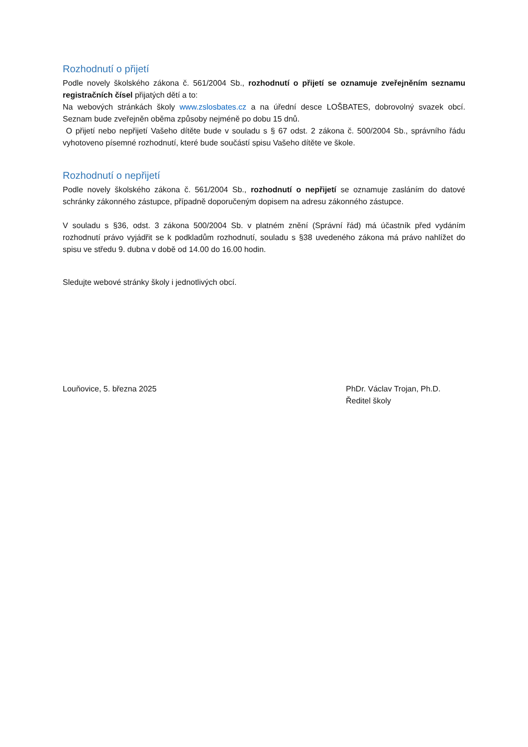Rozhodnutí o přijetí
Podle novely školského zákona č. 561/2004 Sb., rozhodnutí o přijetí se oznamuje zveřejněním seznamu registračních čísel přijatých dětí a to:
Na webových stránkách školy www.zslosbates.cz a na úřední desce LOŠBATES, dobrovolný svazek obcí. Seznam bude zveřejněn oběma způsoby nejméně po dobu 15 dnů.
O přijetí nebo nepřijetí Vašeho dítěte bude v souladu s § 67 odst. 2 zákona č. 500/2004 Sb., správního řádu vyhotoveno písemné rozhodnutí, které bude součástí spisu Vašeho dítěte ve škole.
Rozhodnutí o nepřijetí
Podle novely školského zákona č. 561/2004 Sb., rozhodnutí o nepřijetí se oznamuje zasláním do datové schránky zákonného zástupce, případně doporučeným dopisem na adresu zákonného zástupce.
V souladu s §36, odst. 3 zákona 500/2004 Sb. v platném znění (Správní řád) má účastník před vydáním rozhodnutí právo vyjádřit se k podkladům rozhodnutí, souladu s §38 uvedeného zákona má právo nahlížet do spisu ve středu 9. dubna v době od 14.00 do 16.00 hodin.
Sledujte webové stránky školy i jednotlivých obcí.
Louňovice, 5. března 2025 PhDr. Václav Trojan, Ph.D.
Ředitel školy